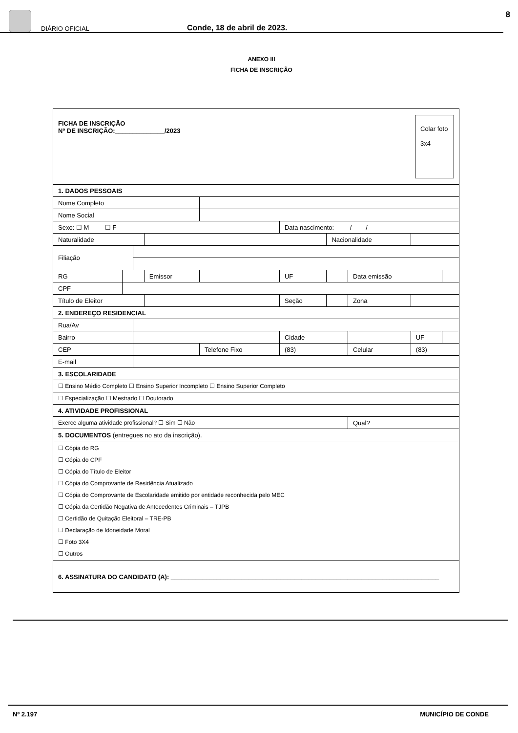8
DIÁRIO OFICIAL Conde, 18 de abril de 2023.
ANEXO III
FICHA DE INSCRIÇÃO
| Colar foto 3x4 FICHA DE INSCRIÇÃO Nº DE INSCRIÇÃO:______________/2023 | | | | | | | | | | |
| 1. DADOS PESSOAIS | | | | | | | | | | |
| Nome Completo | | | | | | | | | | |
| Nome Social | | | | | | | | | | |
| Sexo: ☐ M ☐ F | | | | | Data nascimento: / / | | | | | |
| Naturalidade | | | | | | Nacionalidade | | | | |
| Filiação | | | | | | | | | | |
| RG | | | Emissor | | UF | | Data emissão | | | |
| CPF | | | | | | | | | | |
| Título de Eleitor | | | | | Seção | | | Zona | | |
| 2. ENDEREÇO RESIDENCIAL | | | | | | | | | | |
| Rua/Av | | | | | | | | | | |
| Bairro | | | | | Cidade | | | | UF | |
| CEP | | | | Telefone Fixo | (83) | | | Celular | (83) | |
| E-mail | | | | | | | | | | |
| 3. ESCOLARIDADE | | | | | | | | | | |
| ☐ Ensino Médio Completo ☐ Ensino Superior Incompleto ☐ Ensino Superior Completo | | | | | | | | | | |
| ☐ Especialização ☐ Mestrado ☐ Doutorado | | | | | | | | | | |
| 4. ATIVIDADE PROFISSIONAL | | | | | | | | | | |
| Exerce alguma atividade profissional? ☐ Sim ☐ Não | | | | | | | | Qual? | | |
| 5. DOCUMENTOS (entregues no ato da inscrição). | | | | | | | | | | |
| ☐ Cópia do RG ☐ Cópia do CPF ☐ Cópia do Título de Eleitor ☐ Cópia do Comprovante de Residência Atualizado ☐ Cópia do Comprovante de Escolaridade emitido por entidade reconhecida pelo MEC ☐ Cópia da Certidão Negativa de Antecedentes Criminais – TJPB ☐ Certidão de Quitação Eleitoral – TRE-PB ☐ Declaração de Idoneidade Moral ☐ Foto 3X4 ☐ Outros | | | | | | | | | | |
| 6. ASSINATURA DO CANDIDATO (A): ____________________________________________________________________________ | | | | | | | | | | |
Nº 2.197 MUNICÍPIO DE CONDE